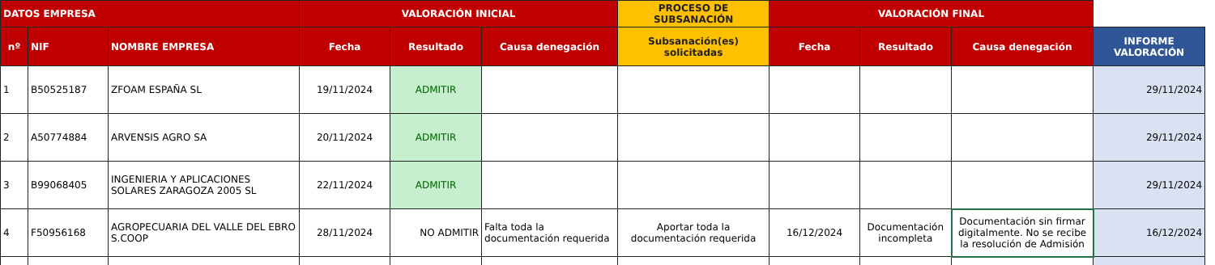| DATOS EMPRESA | | | VALORACIÓN INICIAL | | | PROCESO DE SUBSANACIÓN | VALORACIÓN FINAL | | | | |
| --- | --- | --- | --- | --- | --- | --- | --- | --- | --- | --- | --- |
| nº | NIF | NOMBRE EMPRESA | Fecha | Resultado | Causa denegación | Subsanación(es) solicitadas | Fecha | Resultado | Causa denegación | INFORME VALORACIÓN | |
| 1 | B50525187 | ZFOAM ESPAÑA SL | 19/11/2024 | ADMITIR | | | | | | 29/11/2024 | |
| 2 | A50774884 | ARVENSIS AGRO SA | 20/11/2024 | ADMITIR | | | | | | 29/11/2024 | |
| 3 | B99068405 | INGENIERIA Y APLICACIONES SOLARES ZARAGOZA 2005 SL | 22/11/2024 | ADMITIR | | | | | | 29/11/2024 | |
| 4 | F50956168 | AGROPECUARIA DEL VALLE DEL EBRO S.COOP | 28/11/2024 | NO ADMITIR | Falta toda la documentación requerida | Aportar toda la documentación requerida | 16/12/2024 | Documentación incompleta | Documentación sin firmar digitalmente. No se recibe la resolución de Admisión | 16/12/2024 | |